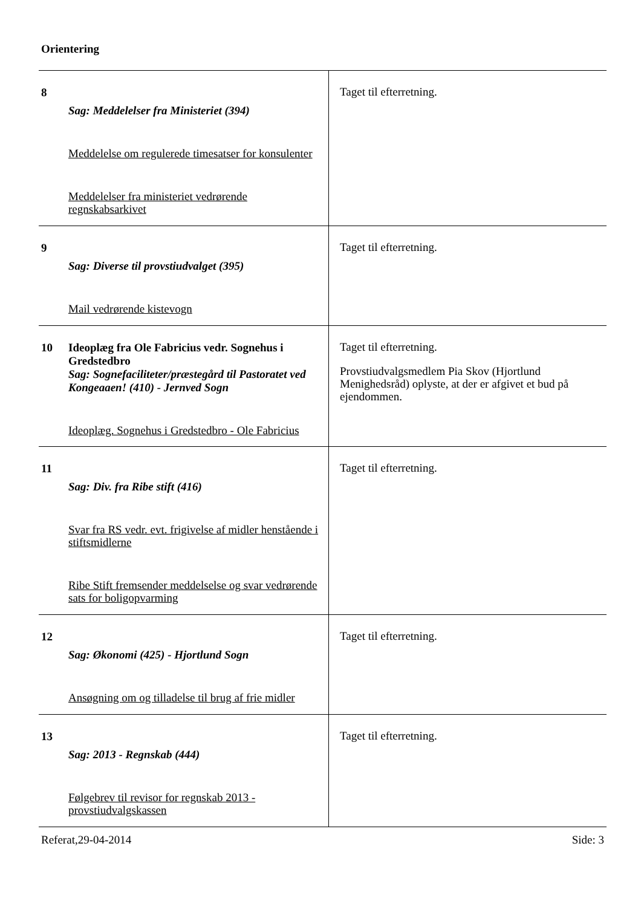Orientering
| 8 | Sag: Meddelelser fra Ministeriet (394) Meddelelse om regulerede timesatser for konsulenter Meddelelser fra ministeriet vedrørende regnskabsarkivet | Taget til efterretning. |
| 9 | Sag: Diverse til provstiudvalget (395) Mail vedrørende kistevogn | Taget til efterretning. |
| 10 | Ideoplæg fra Ole Fabricius vedr. Sognehus i Gredstedbro Sag: Sognefaciliteter/præstegård til Pastoratet ved Kongeaaen! (410) - Jernved Sogn Ideoplæg. Sognehus i Gredstedbro - Ole Fabricius | Taget til efterretning. Provstiudvalgsmedlem Pia Skov (Hjortlund Menighedsråd) oplyste, at der er afgivet et bud på ejendommen. |
| 11 | Sag: Div. fra Ribe stift (416) Svar fra RS vedr. evt. frigivelse af midler henstående i stiftsmidlerne Ribe Stift fremsender meddelselse og svar vedrørende sats for boligopvarming | Taget til efterretning. |
| 12 | Sag: Økonomi (425) - Hjortlund Sogn Ansøgning om og tilladelse til brug af frie midler | Taget til efterretning. |
| 13 | Sag: 2013 - Regnskab (444) Følgebrev til revisor for regnskab 2013 - provstiudvalgskassen | Taget til efterretning. |
Referat,29-04-2014 Side: 3